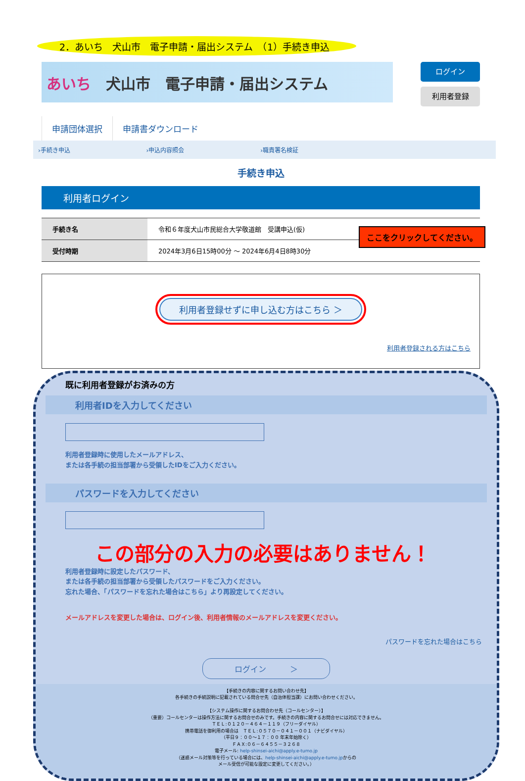2．あいち　犬山市　電子申請・届出システム　（1）手続き申込
あいち　犬山市　電子申請・届出システム
ログイン
利用者登録
申請団体選択 申請書ダウンロード
›手続き申込 ›申込内容照会 ›職責署名検証
手続き申込
利用者ログイン
| 手続き名 | 令和６年度犬山市民総合大学敬道館 受講申込(仮) |
| 受付時期 | 2024年3月6日15時00分 ～ 2024年6月4日8時30分 |
ここをクリックしてください。
利用者登録せずに申し込む方はこちら ＞
利用者登録される方はこちら
既に利用者登録がお済みの方
利用者IDを入力してください
利用者登録時に使用したメールアドレス、
または各手続の担当部署から受領したIDをご入力ください。
パスワードを入力してください
この部分の入力の必要はありません！
利用者登録時に設定したパスワード、
または各手続の担当部署から受領したパスワードをご入力ください。
忘れた場合、「パスワードを忘れた場合はこちら」より再設定してください。
メールアドレスを変更した場合は、ログイン後、利用者情報のメールアドレスを変更ください。
パスワードを忘れた場合はこちら
ログイン　　　＞
【手続きの内容に関するお問い合わせ先】
各手続きの手続説明に記載されている問合せ先（自治体担当課）にお問い合わせください。
【システム操作に関するお問合わせ先（コールセンター）】
（重要）コールセンターは操作方法に関するお問合せのみです。手続きの内容に関するお問合せには対応できません。
ＴＥＬ:０１２０－４６４－１１９（フリーダイヤル）
携帯電話を御利用の場合は　ＴＥＬ:０５７０－０４１－００１（ナビダイヤル）
（平日９：００～１７：００ 年末年始除く）
ＦＡＸ:０６－６４５５－３２６８
電子メール: help-shinsei-aichi@apply.e-tumo.jp
（迷惑メール対策等を行っている場合には、help-shinsei-aichi@apply.e-tumo.jpからの
メール受信が可能な設定に変更してください。）